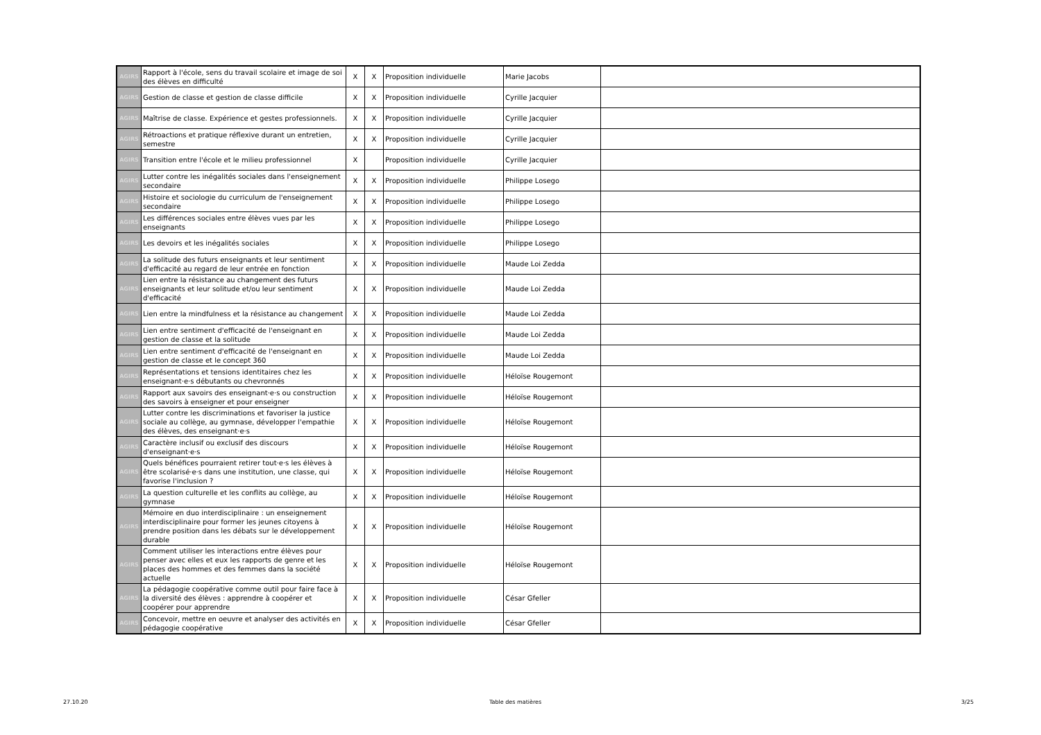| AGIRS | Rapport à l'école, sens du travail scolaire et image de soi des élèves en difficulté | X | X | Proposition individuelle | Marie Jacobs | |
| AGIRS | Gestion de classe et gestion de classe difficile | X | X | Proposition individuelle | Cyrille Jacquier | |
| AGIRS | Maîtrise de classe. Expérience et gestes professionnels. | X | X | Proposition individuelle | Cyrille Jacquier | |
| AGIRS | Rétroactions et pratique réflexive durant un entretien, semestre | X | X | Proposition individuelle | Cyrille Jacquier | |
| AGIRS | Transition entre l'école et le milieu professionnel | X | | Proposition individuelle | Cyrille Jacquier | |
| AGIRS | Lutter contre les inégalités sociales dans l'enseignement secondaire | X | X | Proposition individuelle | Philippe Losego | |
| AGIRS | Histoire et sociologie du curriculum de l'enseignement secondaire | X | X | Proposition individuelle | Philippe Losego | |
| AGIRS | Les différences sociales entre élèves vues par les enseignants | X | X | Proposition individuelle | Philippe Losego | |
| AGIRS | Les devoirs et les inégalités sociales | X | X | Proposition individuelle | Philippe Losego | |
| AGIRS | La solitude des futurs enseignants et leur sentiment d'efficacité au regard de leur entrée en fonction | X | X | Proposition individuelle | Maude Loi Zedda | |
| AGIRS | Lien entre la résistance au changement des futurs enseignants et leur solitude et/ou leur sentiment d'efficacité | X | X | Proposition individuelle | Maude Loi Zedda | |
| AGIRS | Lien entre la mindfulness et la résistance au changement | X | X | Proposition individuelle | Maude Loi Zedda | |
| AGIRS | Lien entre sentiment d'efficacité de l'enseignant en gestion de classe et la solitude | X | X | Proposition individuelle | Maude Loi Zedda | |
| AGIRS | Lien entre sentiment d'efficacité de l'enseignant en gestion de classe et le concept 360 | X | X | Proposition individuelle | Maude Loi Zedda | |
| AGIRS | Représentations et tensions identitaires chez les enseignant·e·s débutants ou chevronnés | X | X | Proposition individuelle | Héloïse Rougemont | |
| AGIRS | Rapport aux savoirs des enseignant·e·s ou construction des savoirs à enseigner et pour enseigner | X | X | Proposition individuelle | Héloïse Rougemont | |
| AGIRS | Lutter contre les discriminations et favoriser la justice sociale au collège, au gymnase, développer l'empathie des élèves, des enseignant·e·s | X | X | Proposition individuelle | Héloïse Rougemont | |
| AGIRS | Caractère inclusif ou exclusif des discours d'enseignant·e·s | X | X | Proposition individuelle | Héloïse Rougemont | |
| AGIRS | Quels bénéfices pourraient retirer tout·e·s les élèves à être scolarisé·e·s dans une institution, une classe, qui favorise l'inclusion ? | X | X | Proposition individuelle | Héloïse Rougemont | |
| AGIRS | La question culturelle et les conflits au collège, au gymnase | X | X | Proposition individuelle | Héloïse Rougemont | |
| AGIRS | Mémoire en duo interdisciplinaire : un enseignement interdisciplinaire pour former les jeunes citoyens à prendre position dans les débats sur le développement durable | X | X | Proposition individuelle | Héloïse Rougemont | |
| AGIRS | Comment utiliser les interactions entre élèves pour penser avec elles et eux les rapports de genre et les places des hommes et des femmes dans la société actuelle | X | X | Proposition individuelle | Héloïse Rougemont | |
| AGIRS | La pédagogie coopérative comme outil pour faire face à la diversité des élèves : apprendre à coopérer et coopérer pour apprendre | X | X | Proposition individuelle | César Gfeller | |
| AGIRS | Concevoir, mettre en oeuvre et analyser des activités en pédagogie coopérative | X | X | Proposition individuelle | César Gfeller | |
27.10.20 Table des matières 3/25